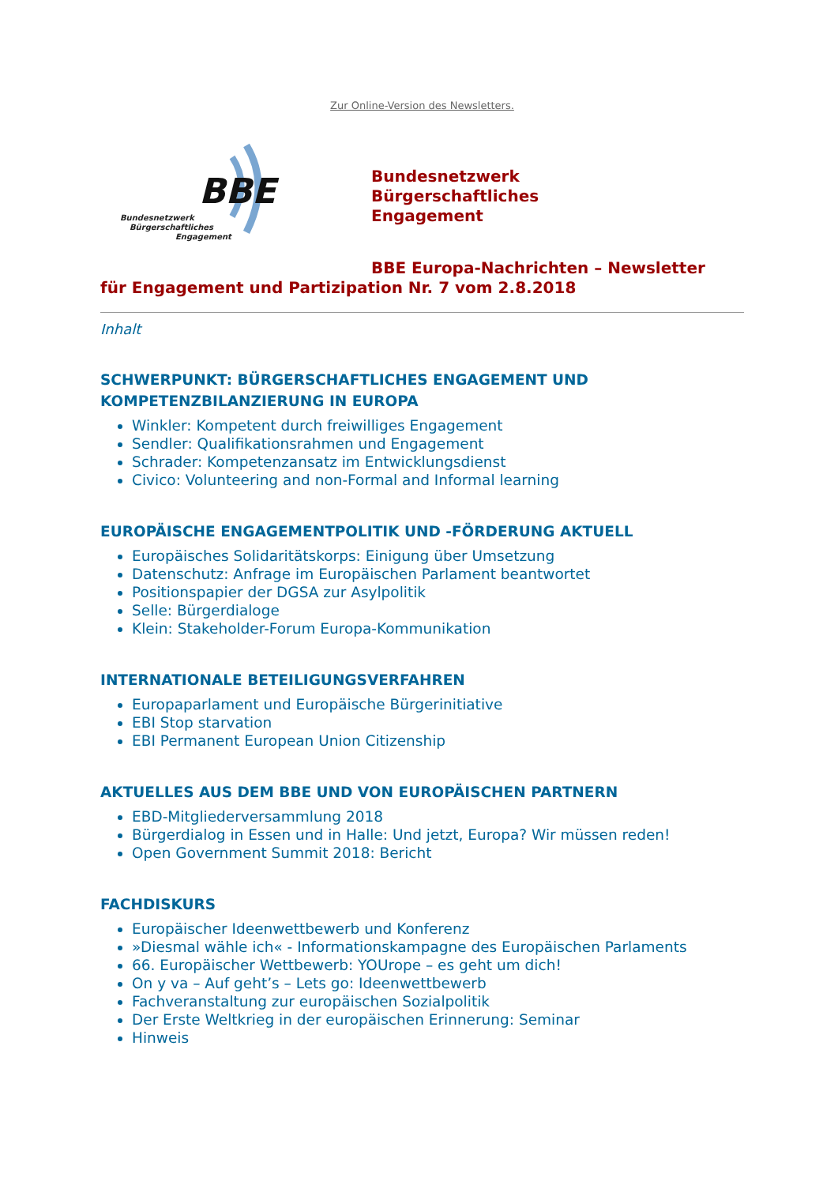Zur Online-Version des Newsletters.
BBE
Bundesnetzwerk
Bürgerschaftliches
Engagement
Bundesnetzwerk
Bürgerschaftliches
Engagement
BBE Europa-Nachrichten – Newsletter
für Engagement und Partizipation Nr. 7 vom 2.8.2018
Inhalt
SCHWERPUNKT: BÜRGERSCHAFTLICHES ENGAGEMENT UND KOMPETENZBILANZIERUNG IN EUROPA
Winkler: Kompetent durch freiwilliges Engagement
Sendler: Qualifikationsrahmen und Engagement
Schrader: Kompetenzansatz im Entwicklungsdienst
Civico: Volunteering and non-Formal and Informal learning
EUROPÄISCHE ENGAGEMENTPOLITIK UND -FÖRDERUNG AKTUELL
Europäisches Solidaritätskorps: Einigung über Umsetzung
Datenschutz: Anfrage im Europäischen Parlament beantwortet
Positionspapier der DGSA zur Asylpolitik
Selle: Bürgerdialoge
Klein: Stakeholder-Forum Europa-Kommunikation
INTERNATIONALE BETEILIGUNGSVERFAHREN
Europaparlament und Europäische Bürgerinitiative
EBI Stop starvation
EBI Permanent European Union Citizenship
AKTUELLES AUS DEM BBE UND VON EUROPÄISCHEN PARTNERN
EBD-Mitgliederversammlung 2018
Bürgerdialog in Essen und in Halle: Und jetzt, Europa? Wir müssen reden!
Open Government Summit 2018: Bericht
FACHDISKURS
Europäischer Ideenwettbewerb und Konferenz
»Diesmal wähle ich« - Informationskampagne des Europäischen Parlaments
66. Europäischer Wettbewerb: YOUrope – es geht um dich!
On y va – Auf geht’s – Lets go: Ideenwettbewerb
Fachveranstaltung zur europäischen Sozialpolitik
Der Erste Weltkrieg in der europäischen Erinnerung: Seminar
Hinweis